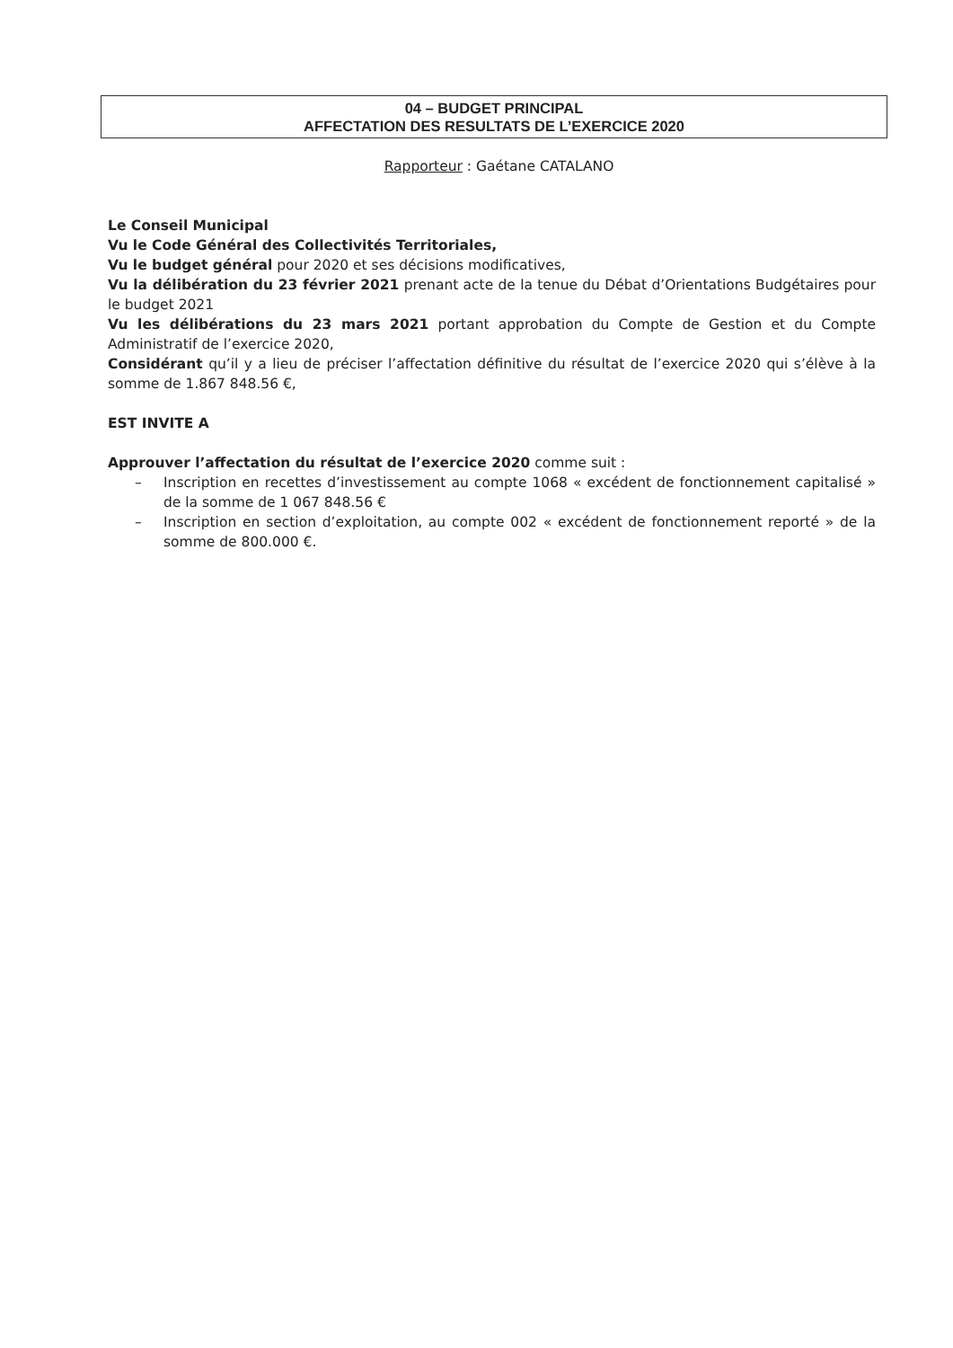04 – BUDGET PRINCIPAL
AFFECTATION DES RESULTATS DE L’EXERCICE 2020
Rapporteur : Gaétane CATALANO
Le Conseil Municipal
Vu le Code Général des Collectivités Territoriales,
Vu le budget général pour 2020 et ses décisions modificatives,
Vu la délibération du 23 février 2021 prenant acte de la tenue du Débat d’Orientations Budgétaires pour le budget 2021
Vu les délibérations du 23 mars 2021 portant approbation du Compte de Gestion et du Compte Administratif de l’exercice 2020,
Considérant qu’il y a lieu de préciser l’affectation définitive du résultat de l’exercice 2020 qui s’élève à la somme de 1.867 848.56 €,
EST INVITE A
Approuver l’affectation du résultat de l’exercice 2020 comme suit :
– Inscription en recettes d’investissement au compte 1068 « excédent de fonctionnement capitalisé » de la somme de 1 067 848.56 €
– Inscription en section d’exploitation, au compte 002 « excédent de fonctionnement reporté » de la somme de 800.000 €.